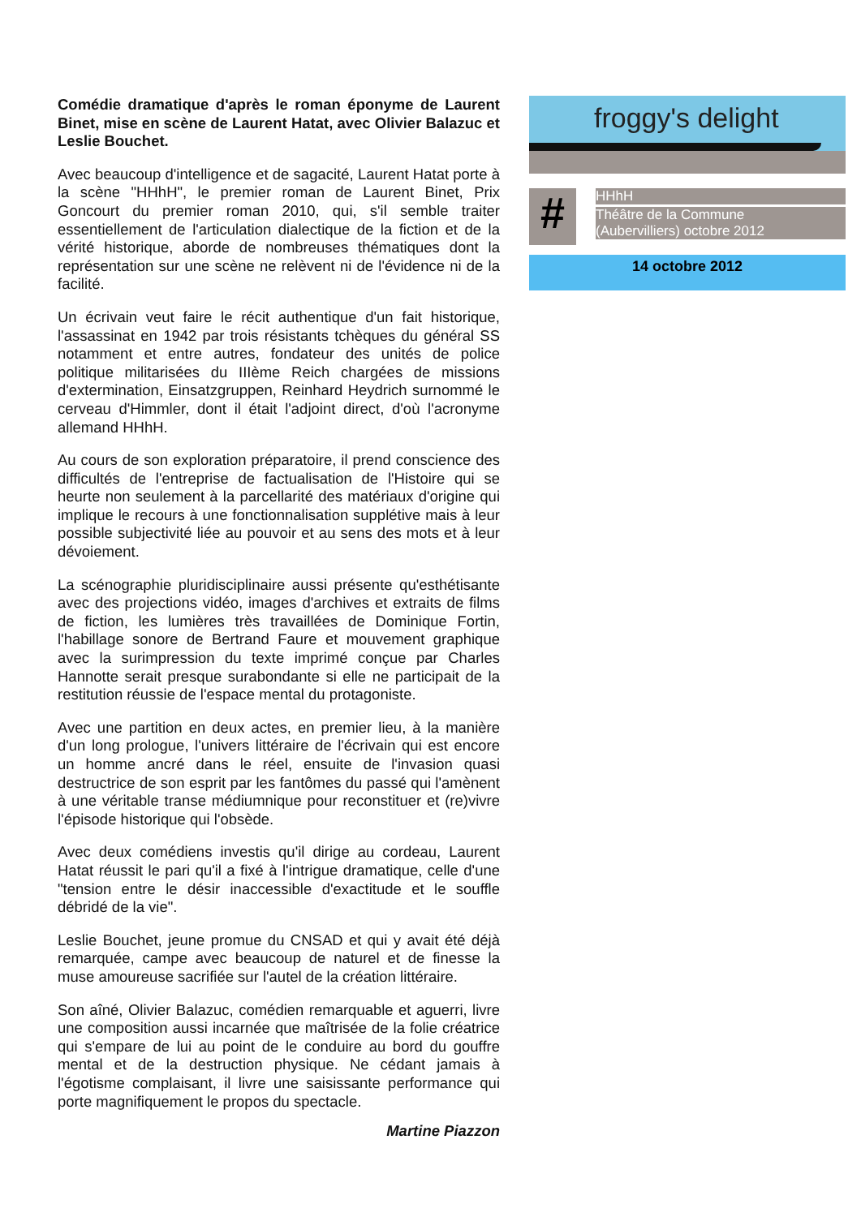Comédie dramatique d'après le roman éponyme de Laurent Binet, mise en scène de Laurent Hatat, avec Olivier Balazuc et Leslie Bouchet.
Avec beaucoup d'intelligence et de sagacité, Laurent Hatat porte à la scène "HHhH", le premier roman de Laurent Binet, Prix Goncourt du premier roman 2010, qui, s'il semble traiter essentiellement de l'articulation dialectique de la fiction et de la vérité historique, aborde de nombreuses thématiques dont la représentation sur une scène ne relèvent ni de l'évidence ni de la facilité.
Un écrivain veut faire le récit authentique d'un fait historique, l'assassinat en 1942 par trois résistants tchèques du général SS notamment et entre autres, fondateur des unités de police politique militarisées du IIIème Reich chargées de missions d'extermination, Einsatzgruppen, Reinhard Heydrich surnommé le cerveau d'Himmler, dont il était l'adjoint direct, d'où l'acronyme allemand HHhH.
Au cours de son exploration préparatoire, il prend conscience des difficultés de l'entreprise de factualisation de l'Histoire qui se heurte non seulement à la parcellarité des matériaux d'origine qui implique le recours à une fonctionnalisation supplétive mais à leur possible subjectivité liée au pouvoir et au sens des mots et à leur dévoiement.
La scénographie pluridisciplinaire aussi présente qu'esthétisante avec des projections vidéo, images d'archives et extraits de films de fiction, les lumières très travaillées de Dominique Fortin, l'habillage sonore de Bertrand Faure et mouvement graphique avec la surimpression du texte imprimé conçue par Charles Hannotte serait presque surabondante si elle ne participait de la restitution réussie de l'espace mental du protagoniste.
Avec une partition en deux actes, en premier lieu, à la manière d'un long prologue, l'univers littéraire de l'écrivain qui est encore un homme ancré dans le réel, ensuite de l'invasion quasi destructrice de son esprit par les fantômes du passé qui l'amènent à une véritable transe médiumnique pour reconstituer et (re)vivre l'épisode historique qui l'obsède.
Avec deux comédiens investis qu'il dirige au cordeau, Laurent Hatat réussit le pari qu'il a fixé à l'intrigue dramatique, celle d'une "tension entre le désir inaccessible d'exactitude et le souffle débridé de la vie".
Leslie Bouchet, jeune promue du CNSAD et qui y avait été déjà remarquée, campe avec beaucoup de naturel et de finesse la muse amoureuse sacrifiée sur l'autel de la création littéraire.
Son aîné, Olivier Balazuc, comédien remarquable et aguerri, livre une composition aussi incarnée que maîtrisée de la folie créatrice qui s'empare de lui au point de le conduire au bord du gouffre mental et de la destruction physique. Ne cédant jamais à l'égotisme complaisant, il livre une saisissante performance qui porte magnifiquement le propos du spectacle.
Martine Piazzon
froggy's delight
#
HHhH
Théâtre de la Commune
(Aubervilliers) octobre 2012
14 octobre 2012